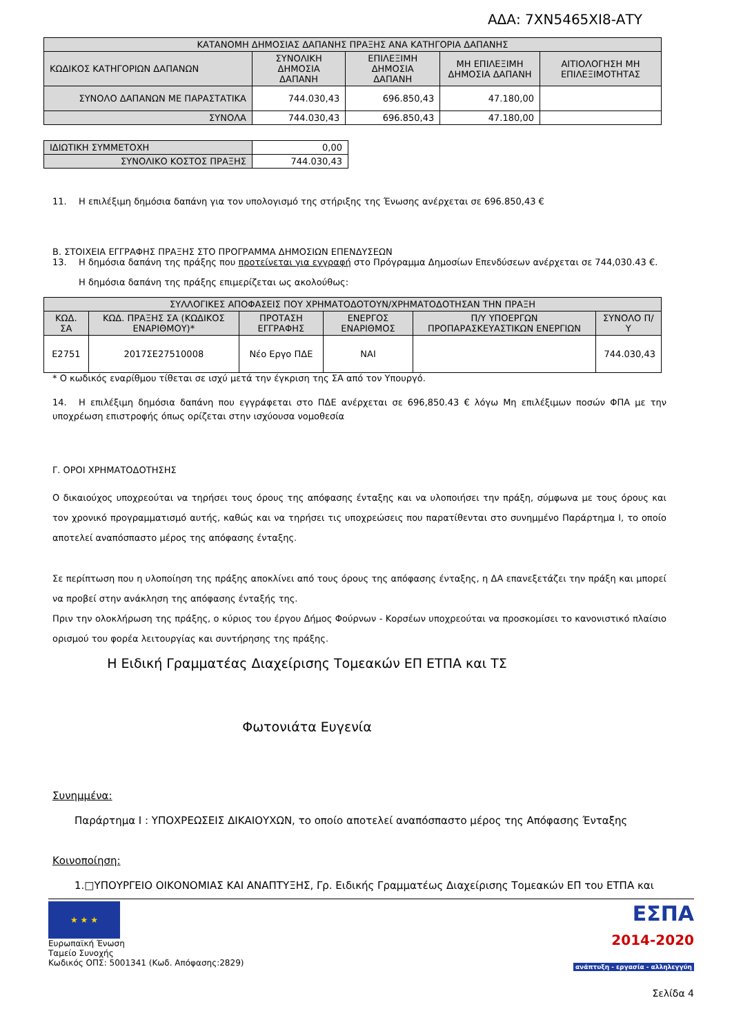ΑΔΑ: 7ΧΝ5465ΧΙ8-ΑΤΥ
| ΚΑΤΑΝΟΜΗ ΔΗΜΟΣΙΑΣ ΔΑΠΑΝΗΣ ΠΡΑΞΗΣ ΑΝΑ ΚΑΤΗΓΟΡΙΑ ΔΑΠΑΝΗΣ | | | | |
| --- | --- | --- | --- | --- |
| ΚΩΔΙΚΟΣ ΚΑΤΗΓΟΡΙΩΝ ΔΑΠΑΝΩΝ | ΣΥΝΟΛΙΚΗ ΔΗΜΟΣΙΑ ΔΑΠΑΝΗ | ΕΠΙΛΕΞΙΜΗ ΔΗΜΟΣΙΑ ΔΑΠΑΝΗ | ΜΗ ΕΠΙΛΕΞΙΜΗ ΔΗΜΟΣΙΑ ΔΑΠΑΝΗ | ΑΙΤΙΟΛΟΓΗΣΗ ΜΗ ΕΠΙΛΕΞΙΜΟΤΗΤΑΣ |
| ΣΥΝΟΛΟ ΔΑΠΑΝΩΝ ΜΕ ΠΑΡΑΣΤΑΤΙΚΑ | 744.030,43 | 696.850,43 | 47.180,00 | |
| ΣΥΝΟΛΑ | 744.030,43 | 696.850,43 | 47.180,00 | |
| ΙΔΙΩΤΙΚΗ ΣΥΜΜΕΤΟΧΗ | 0,00 |
| ΣΥΝΟΛΙΚΟ ΚΟΣΤΟΣ ΠΡΑΞΗΣ | 744.030,43 |
11. Η επιλέξιμη δημόσια δαπάνη για τον υπολογισμό της στήριξης της Ένωσης ανέρχεται σε 696.850,43 €
Β. ΣΤΟΙΧΕΙΑ ΕΓΓΡΑΦΗΣ ΠΡΑΞΗΣ ΣΤΟ ΠΡΟΓΡΑΜΜΑ ΔΗΜΟΣΙΩΝ ΕΠΕΝΔΥΣΕΩΝ
13. Η δημόσια δαπάνη της πράξης που προτείνεται για εγγραφή στο Πρόγραμμα Δημοσίων Επενδύσεων ανέρχεται σε 744,030.43 €.
Η δημόσια δαπάνη της πράξης επιμερίζεται ως ακολούθως:
| ΣΥΛΛΟΓΙΚΕΣ ΑΠΟΦΑΣΕΙΣ ΠΟΥ ΧΡΗΜΑΤΟΔΟΤΟΥΝ/ΧΡΗΜΑΤΟΔΟΤΗΣΑΝ ΤΗΝ ΠΡΑΞΗ | | | | | |
| --- | --- | --- | --- | --- | --- |
| ΚΩΔ. ΣΑ | ΚΩΔ. ΠΡΑΞΗΣ ΣΑ (ΚΩΔΙΚΟΣ ΕΝΑΡΙΘΜΟΥ)* | ΠΡΟΤΑΣΗ ΕΓΓΡΑΦΗΣ | ΕΝΕΡΓΟΣ ΕΝΑΡΙΘΜΟΣ | Π/Υ ΥΠΟΕΡΓΩΝ ΠΡΟΠΑΡΑΣΚΕΥΑΣΤΙΚΩΝ ΕΝΕΡΓΙΩΝ | ΣΥΝΟΛΟ Π/Υ |
| Ε2751 | 2017ΣΕ27510008 | Νέο Εργο ΠΔΕ | ΝΑΙ | | 744.030,43 |
* Ο κωδικός εναρίθμου τίθεται σε ισχύ μετά την έγκριση της ΣΑ από τον Υπουργό.
14. Η επιλέξιμη δημόσια δαπάνη που εγγράφεται στο ΠΔΕ ανέρχεται σε 696,850.43 € λόγω Μη επιλέξιμων ποσών ΦΠΑ με την υποχρέωση επιστροφής όπως ορίζεται στην ισχύουσα νομοθεσία
Γ. ΟΡΟΙ ΧΡΗΜΑΤΟΔΟΤΗΣΗΣ
Ο δικαιούχος υποχρεούται να τηρήσει τους όρους της απόφασης ένταξης και να υλοποιήσει την πράξη, σύμφωνα με τους όρους και τον χρονικό προγραμματισμό αυτής, καθώς και να τηρήσει τις υποχρεώσεις που παρατίθενται στο συνημμένο Παράρτημα Ι, το οποίο αποτελεί αναπόσπαστο μέρος της απόφασης ένταξης.
Σε περίπτωση που η υλοποίηση της πράξης αποκλίνει από τους όρους της απόφασης ένταξης, η ΔΑ επανεξετάζει την πράξη και μπορεί να προβεί στην ανάκληση της απόφασης ένταξής της.
Πριν την ολοκλήρωση της πράξης, ο κύριος του έργου Δήμος Φούρνων - Κορσέων υποχρεούται να προσκομίσει το κανονιστικό πλαίσιο ορισμού του φορέα λειτουργίας και συντήρησης της πράξης.
Η Ειδική Γραμματέας Διαχείρισης Τομεακών ΕΠ ΕΤΠΑ και ΤΣ
Φωτονιάτα Ευγενία
Συνημμένα:
Παράρτημα Ι : ΥΠΟΧΡΕΩΣΕΙΣ ΔΙΚΑΙΟΥΧΩΝ, το οποίο αποτελεί αναπόσπαστο μέρος της Απόφασης Ένταξης
Κοινοποίηση:
1.□ΥΠΟΥΡΓΕΙΟ ΟΙΚΟΝΟΜΙΑΣ ΚΑΙ ΑΝΑΠΤΥΞΗΣ, Γρ. Ειδικής Γραμματέως Διαχείρισης Τομεακών ΕΠ του ΕΤΠΑ και
★ ★ ★
Ευρωπαϊκή Ένωση
Ταμείο Συνοχής
Κωδικός ΟΠΣ: 5001341 (Κωδ. Απόφασης:2829)
ΕΣΠΑ
2014-2020
ανάπτυξη - εργασία - αλληλεγγύη
Σελίδα 4